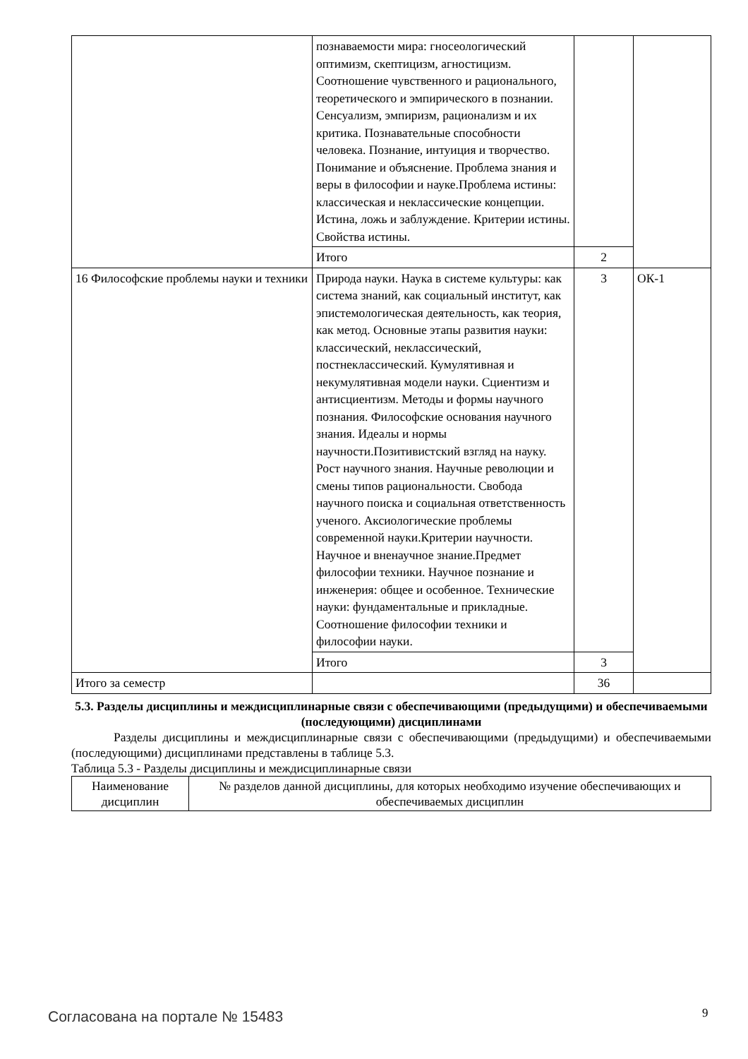| | познаваемости мира: гносеологический оптимизм, скептицизм, агностицизм. Соотношение чувственного и рационального, теоретического и эмпирического в познании. Сенсуализм, эмпиризм, рационализм и их критика. Познавательные способности человека. Познание, интуиция и творчество. Понимание и объяснение. Проблема знания и веры в философии и науке.Проблема истины: классическая и неклассические концепции. Истина, ложь и заблуждение. Критерии истины. Свойства истины. | | |
| | Итого | 2 | |
| 16 Философские проблемы науки и техники | Природа науки. Наука в системе культуры: как система знаний, как социальный институт, как эпистемологическая деятельность, как теория, как метод. Основные этапы развития науки: классический, неклассический, постнеклассический. Кумулятивная и некумулятивная модели науки. Сциентизм и антисциентизм. Методы и формы научного познания. Философские основания научного знания. Идеалы и нормы научности.Позитивистский взгляд на науку. Рост научного знания. Научные революции и смены типов рациональности. Свобода научного поиска и социальная ответственность ученого. Аксиологические проблемы современной науки.Критерии научности. Научное и вненаучное знание.Предмет философии техники. Научное познание и инженерия: общее и особенное. Технические науки: фундаментальные и прикладные. Соотношение философии техники и философии науки. | 3 | ОК-1 |
| | Итого | 3 | |
| Итого за семестр | | 36 | |
5.3. Разделы дисциплины и междисциплинарные связи с обеспечивающими (предыдущими) и обеспечиваемыми (последующими) дисциплинами
Разделы дисциплины и междисциплинарные связи с обеспечивающими (предыдущими) и обеспечиваемыми (последующими) дисциплинами представлены в таблице 5.3.
Таблица 5.3 - Разделы дисциплины и междисциплинарные связи
| Наименование дисциплин | № разделов данной дисциплины, для которых необходимо изучение обеспечивающих и обеспечиваемых дисциплин |
Согласована на портале № 15483 9